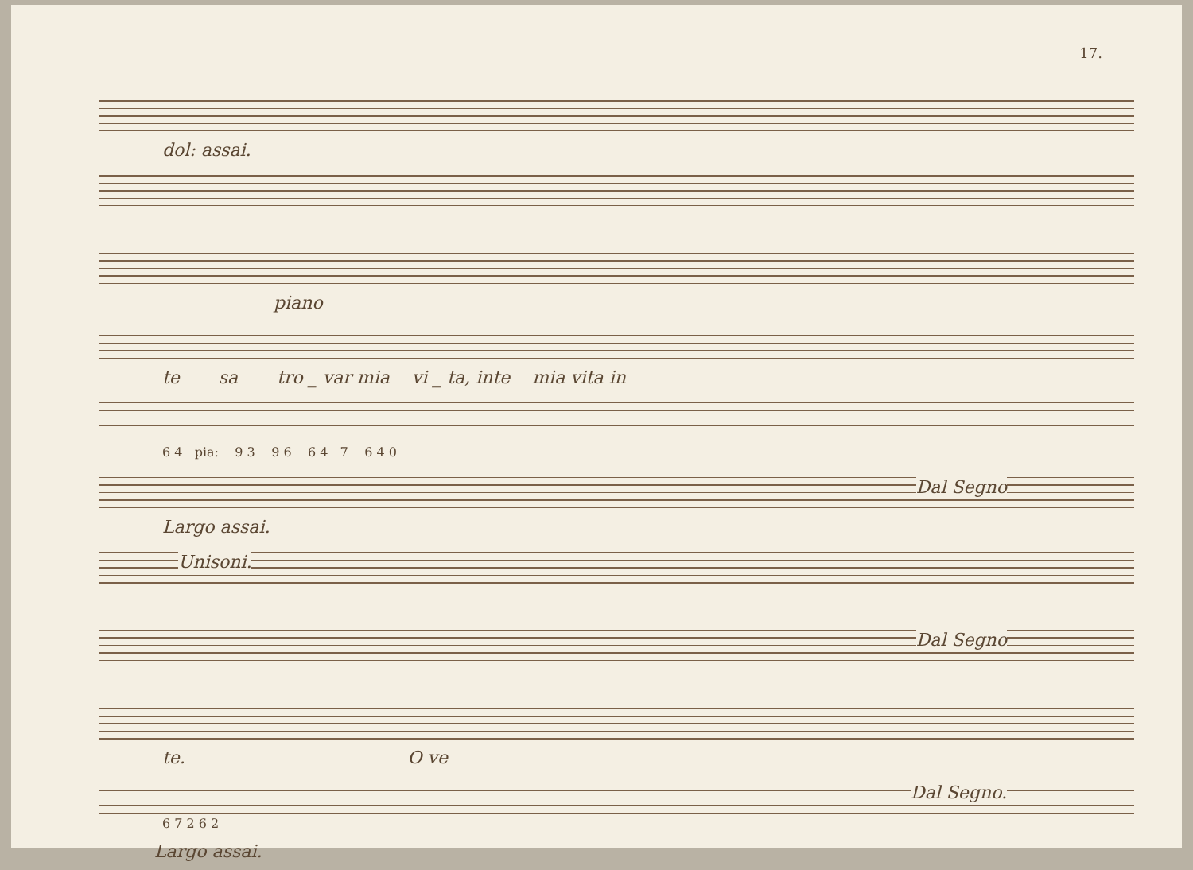17.
dol: assai.
piano
te sa tro _ var mia vi _ ta, inte mia vita in
6 4 pia: 9 3 9 6 6 4 7 6 4 0
Dal Segno
Largo assai.
Unisoni.
Dal Segno
te. O ve
Dal Segno.
6 7 2 6 2
Largo assai.